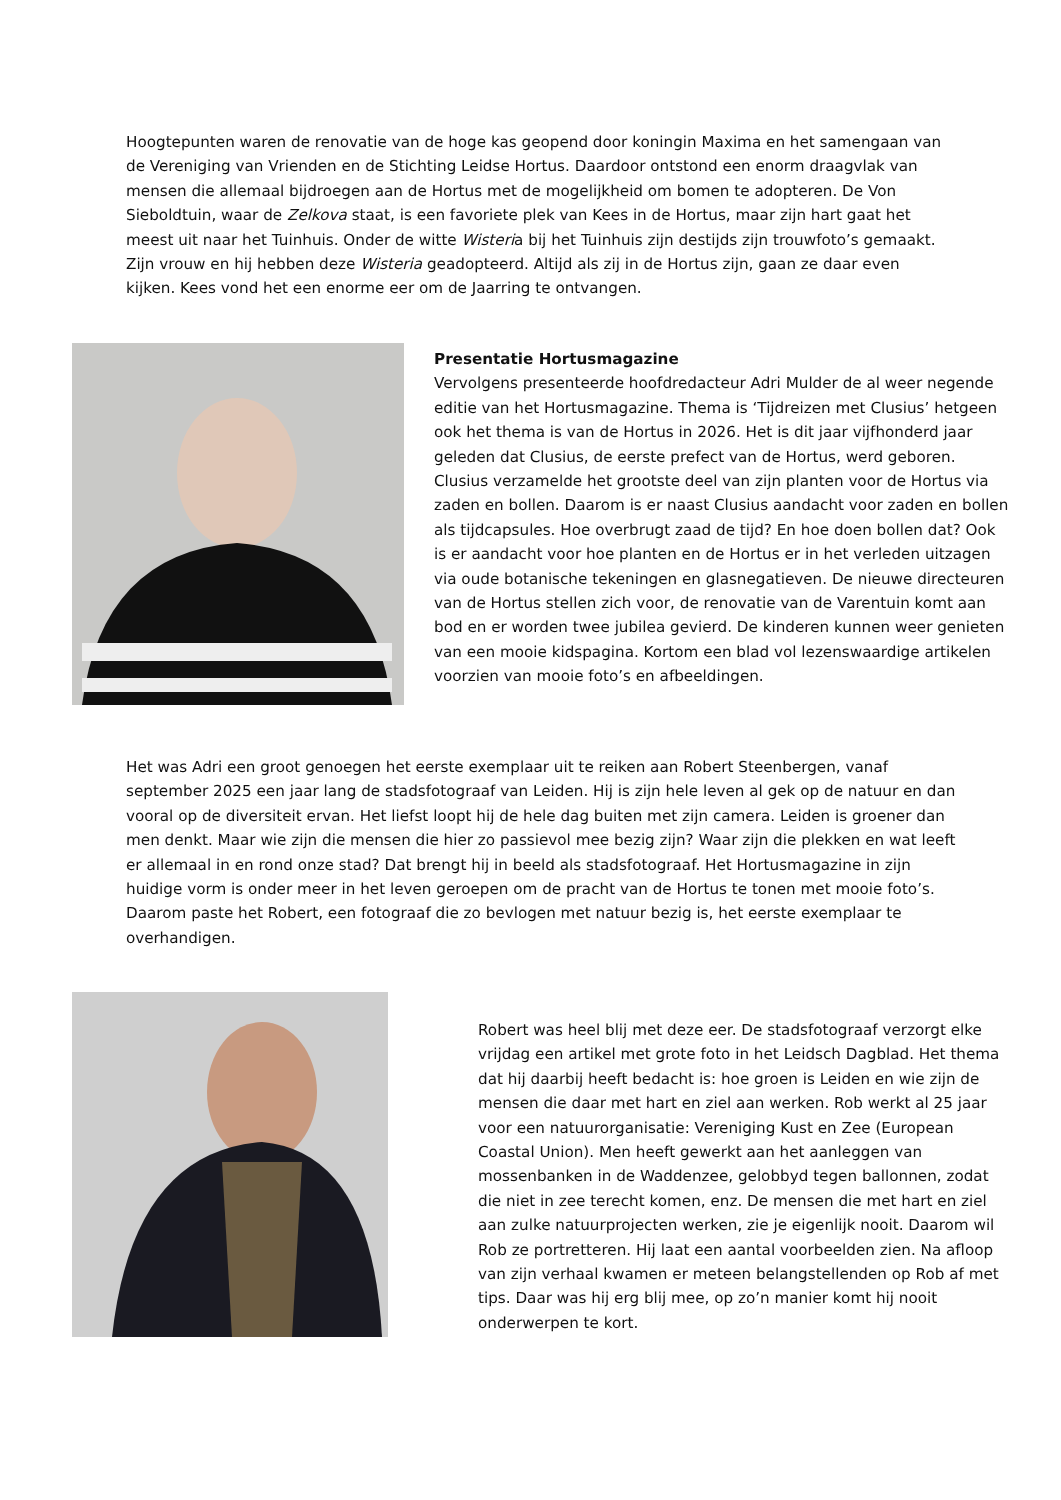Hoogtepunten waren de renovatie van de hoge kas geopend door koningin Maxima en het samengaan van de Vereniging van Vrienden en de Stichting Leidse Hortus. Daardoor ontstond een enorm draagvlak van mensen die allemaal bijdroegen aan de Hortus met de mogelijkheid om bomen te adopteren. De Von Sieboldtuin, waar de Zelkova staat, is een favoriete plek van Kees in de Hortus, maar zijn hart gaat het meest uit naar het Tuinhuis. Onder de witte Wisteria bij het Tuinhuis zijn destijds zijn trouwfoto’s gemaakt. Zijn vrouw en hij hebben deze Wisteria geadopteerd. Altijd als zij in de Hortus zijn, gaan ze daar even kijken. Kees vond het een enorme eer om de Jaarring te ontvangen.
Presentatie Hortusmagazine
Vervolgens presenteerde hoofdredacteur Adri Mulder de al weer negende editie van het Hortusmagazine. Thema is ‘Tijdreizen met Clusius’ hetgeen ook het thema is van de Hortus in 2026. Het is dit jaar vijfhonderd jaar geleden dat Clusius, de eerste prefect van de Hortus, werd geboren. Clusius verzamelde het grootste deel van zijn planten voor de Hortus via zaden en bollen. Daarom is er naast Clusius aandacht voor zaden en bollen als tijdcapsules. Hoe overbrugt zaad de tijd? En hoe doen bollen dat? Ook is er aandacht voor hoe planten en de Hortus er in het verleden uitzagen via oude botanische tekeningen en glasnegatieven. De nieuwe directeuren van de Hortus stellen zich voor, de renovatie van de Varentuin komt aan bod en er worden twee jubilea gevierd. De kinderen kunnen weer genieten van een mooie kidspagina. Kortom een blad vol lezenswaardige artikelen voorzien van mooie foto’s en afbeeldingen.
Het was Adri een groot genoegen het eerste exemplaar uit te reiken aan Robert Steenbergen, vanaf september 2025 een jaar lang de stadsfotograaf van Leiden. Hij is zijn hele leven al gek op de natuur en dan vooral op de diversiteit ervan. Het liefst loopt hij de hele dag buiten met zijn camera. Leiden is groener dan men denkt. Maar wie zijn die mensen die hier zo passievol mee bezig zijn? Waar zijn die plekken en wat leeft er allemaal in en rond onze stad? Dat brengt hij in beeld als stadsfotograaf. Het Hortusmagazine in zijn huidige vorm is onder meer in het leven geroepen om de pracht van de Hortus te tonen met mooie foto’s. Daarom paste het Robert, een fotograaf die zo bevlogen met natuur bezig is, het eerste exemplaar te overhandigen.
Robert was heel blij met deze eer. De stadsfotograaf verzorgt elke vrijdag een artikel met grote foto in het Leidsch Dagblad. Het thema dat hij daarbij heeft bedacht is: hoe groen is Leiden en wie zijn de mensen die daar met hart en ziel aan werken. Rob werkt al 25 jaar voor een natuurorganisatie: Vereniging Kust en Zee (European Coastal Union). Men heeft gewerkt aan het aanleggen van mossenbanken in de Waddenzee, gelobbyd tegen ballonnen, zodat die niet in zee terecht komen, enz. De mensen die met hart en ziel aan zulke natuurprojecten werken, zie je eigenlijk nooit. Daarom wil Rob ze portretteren. Hij laat een aantal voorbeelden zien. Na afloop van zijn verhaal kwamen er meteen belangstellenden op Rob af met tips. Daar was hij erg blij mee, op zo’n manier komt hij nooit onderwerpen te kort.